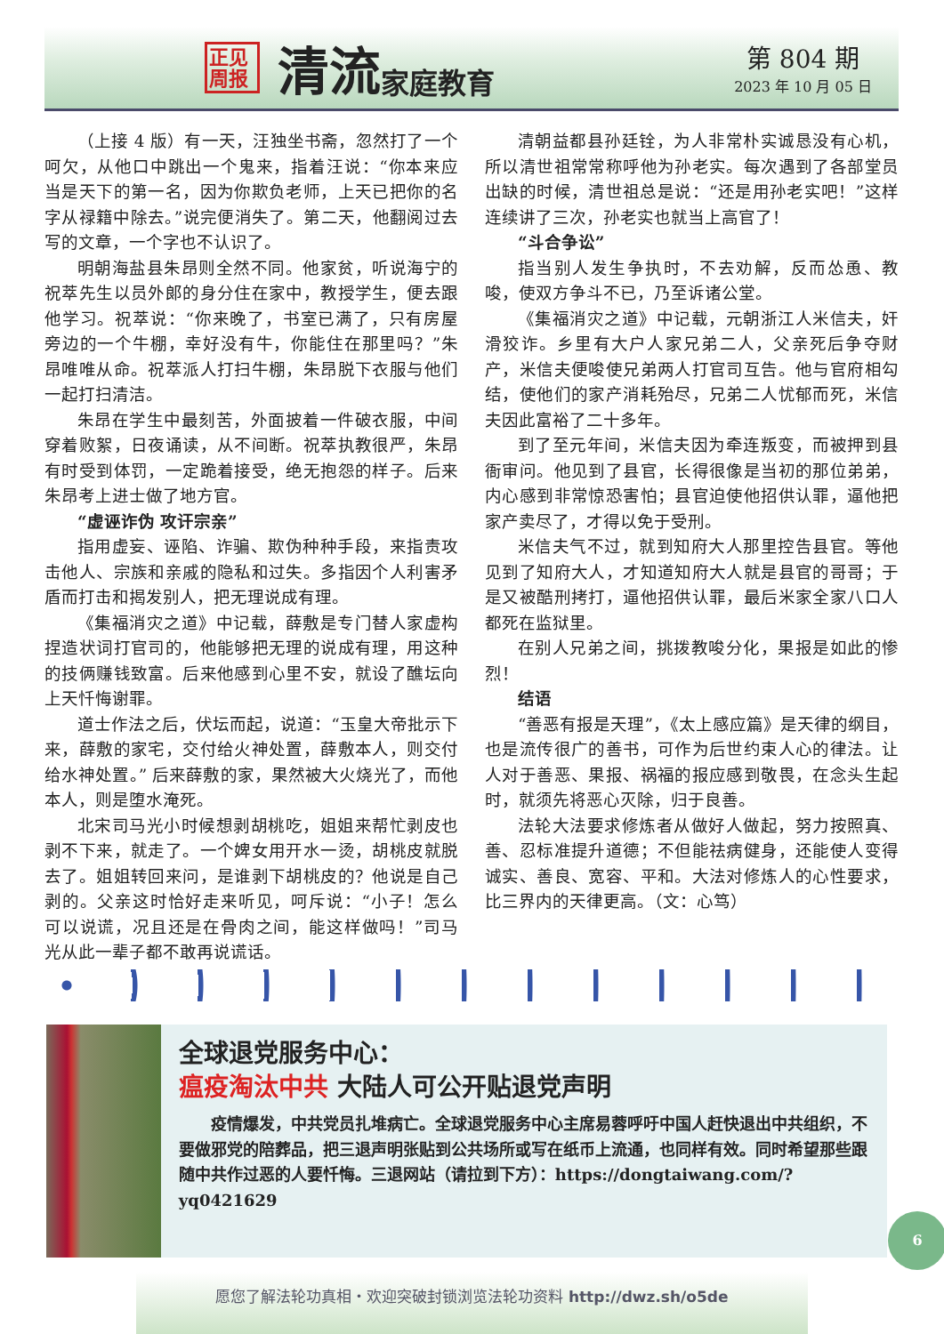正见 周报
清流
家庭教育
第 804 期
2023 年 10 月 05 日
（上接 4 版）有一天，汪独坐书斋，忽然打了一个呵欠，从他口中跳出一个鬼来，指着汪说：“你本来应当是天下的第一名，因为你欺负老师，上天已把你的名字从禄籍中除去。”说完便消失了。第二天，他翻阅过去写的文章，一个字也不认识了。
明朝海盐县朱昂则全然不同。他家贫，听说海宁的祝萃先生以员外郎的身分住在家中，教授学生，便去跟他学习。祝萃说：“你来晚了，书室已满了，只有房屋旁边的一个牛棚，幸好没有牛，你能住在那里吗？”朱昂唯唯从命。祝萃派人打扫牛棚，朱昂脱下衣服与他们一起打扫清洁。
朱昂在学生中最刻苦，外面披着一件破衣服，中间穿着败絮，日夜诵读，从不间断。祝萃执教很严，朱昂有时受到体罚，一定跪着接受，绝无抱怨的样子。后来朱昂考上进士做了地方官。
“虚诬诈伪 攻讦宗亲”
指用虚妄、诬陷、诈骗、欺伪种种手段，来指责攻击他人、宗族和亲戚的隐私和过失。多指因个人利害矛盾而打击和揭发别人，把无理说成有理。
《集福消灾之道》中记载，薛敷是专门替人家虚构捏造状词打官司的，他能够把无理的说成有理，用这种的技俩赚钱致富。后来他感到心里不安，就设了醮坛向上天忏悔谢罪。
道士作法之后，伏坛而起，说道：“玉皇大帝批示下来，薛敷的家宅，交付给火神处置，薛敷本人，则交付给水神处置。” 后来薛敷的家，果然被大火烧光了，而他本人，则是堕水淹死。
北宋司马光小时候想剥胡桃吃，姐姐来帮忙剥皮也剥不下来，就走了。一个婢女用开水一烫，胡桃皮就脱去了。姐姐转回来问，是谁剥下胡桃皮的？他说是自己剥的。父亲这时恰好走来听见，呵斥说：“小子！怎么可以说谎，况且还是在骨肉之间，能这样做吗！”司马光从此一辈子都不敢再说谎话。
清朝益都县孙廷铨，为人非常朴实诚恳没有心机，所以清世祖常常称呼他为孙老实。每次遇到了各部堂员出缺的时候，清世祖总是说：“还是用孙老实吧！”这样连续讲了三次，孙老实也就当上高官了！
“斗合争讼”
指当别人发生争执时，不去劝解，反而怂恿、教唆，使双方争斗不已，乃至诉诸公堂。
《集福消灾之道》中记载，元朝浙江人米信夫，奸滑狡诈。乡里有大户人家兄弟二人，父亲死后争夺财产，米信夫便唆使兄弟两人打官司互告。他与官府相勾结，使他们的家产消耗殆尽，兄弟二人忧郁而死，米信夫因此富裕了二十多年。
到了至元年间，米信夫因为牵连叛变，而被押到县衙审问。他见到了县官，长得很像是当初的那位弟弟，内心感到非常惊恐害怕；县官迫使他招供认罪，逼他把家产卖尽了，才得以免于受刑。
米信夫气不过，就到知府大人那里控告县官。等他见到了知府大人，才知道知府大人就是县官的哥哥；于是又被酷刑拷打，逼他招供认罪，最后米家全家八口人都死在监狱里。
在别人兄弟之间，挑拨教唆分化，果报是如此的惨烈！
结语
“善恶有报是天理”，《太上感应篇》是天律的纲目，也是流传很广的善书，可作为后世约束人心的律法。让人对于善恶、果报、祸福的报应感到敬畏，在念头生起时，就须先将恶心灭除，归于良善。
法轮大法要求修炼者从做好人做起，努力按照真、善、忍标准提升道德；不但能祛病健身，还能使人变得诚实、善良、宽容、平和。大法对修炼人的心性要求，比三界内的天律更高。（文：心笃）
全球退党服务中心：
瘟疫淘汰中共 大陆人可公开贴退党声明
疫情爆发，中共党员扎堆病亡。全球退党服务中心主席易蓉呼吁中国人赶快退出中共组织，不要做邪党的陪葬品，把三退声明张贴到公共场所或写在纸币上流通，也同样有效。同时希望那些跟随中共作过恶的人要忏悔。三退网站（请拉到下方）：https://dongtaiwang.com/?yq0421629
6
愿您了解法轮功真相・欢迎突破封锁浏览法轮功资料 http://dwz.sh/o5de